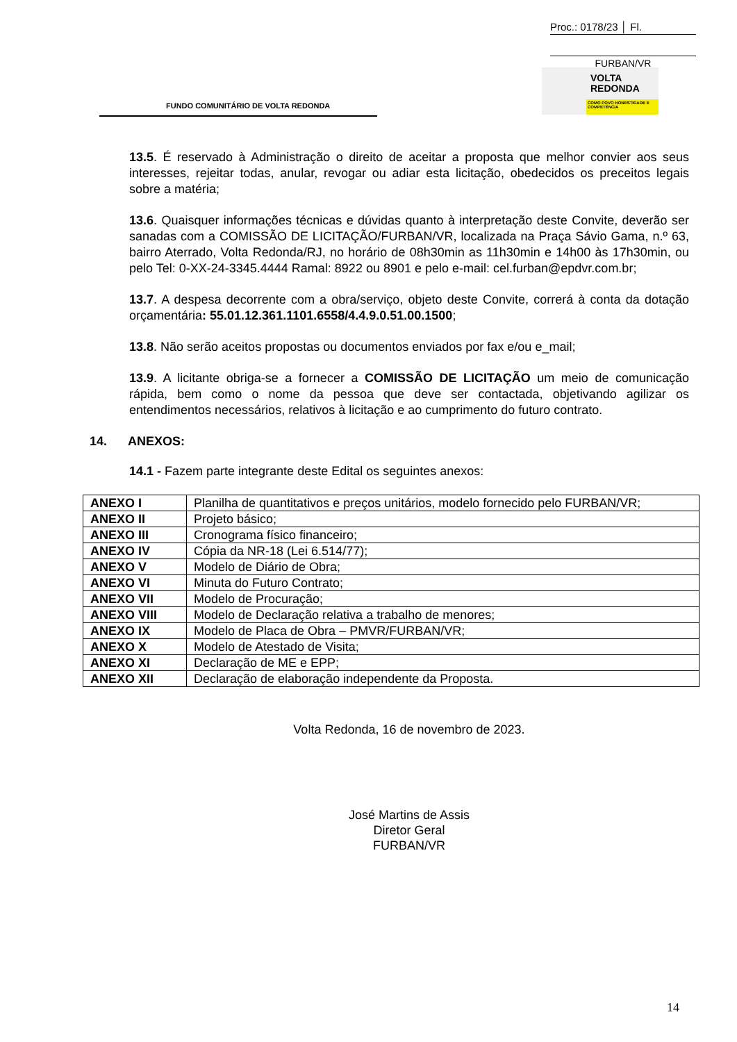Proc.: 0178/23 │ Fl.
FURBAN/VR
FUNDO COMUNITÁRIO DE VOLTA REDONDA
VOLTA
REDONDA
COMO POVO HONESTIDADE E COMPETÊNCIA
13.5. É reservado à Administração o direito de aceitar a proposta que melhor convier aos seus interesses, rejeitar todas, anular, revogar ou adiar esta licitação, obedecidos os preceitos legais sobre a matéria;
13.6. Quaisquer informações técnicas e dúvidas quanto à interpretação deste Convite, deverão ser sanadas com a COMISSÃO DE LICITAÇÃO/FURBAN/VR, localizada na Praça Sávio Gama, n.º 63, bairro Aterrado, Volta Redonda/RJ, no horário de 08h30min as 11h30min e 14h00 às 17h30min, ou pelo Tel: 0-XX-24-3345.4444 Ramal: 8922 ou 8901 e pelo e-mail: cel.furban@epdvr.com.br;
13.7. A despesa decorrente com a obra/serviço, objeto deste Convite, correrá à conta da dotação orçamentária: 55.01.12.361.1101.6558/4.4.9.0.51.00.1500;
13.8. Não serão aceitos propostas ou documentos enviados por fax e/ou e_mail;
13.9. A licitante obriga-se a fornecer a COMISSÃO DE LICITAÇÃO um meio de comunicação rápida, bem como o nome da pessoa que deve ser contactada, objetivando agilizar os entendimentos necessários, relativos à licitação e ao cumprimento do futuro contrato.
14. ANEXOS:
14.1 - Fazem parte integrante deste Edital os seguintes anexos:
| ANEXO I | Planilha de quantitativos e preços unitários, modelo fornecido pelo FURBAN/VR; |
| ANEXO II | Projeto básico; |
| ANEXO III | Cronograma físico financeiro; |
| ANEXO IV | Cópia da NR-18 (Lei 6.514/77); |
| ANEXO V | Modelo de Diário de Obra; |
| ANEXO VI | Minuta do Futuro Contrato; |
| ANEXO VII | Modelo de Procuração; |
| ANEXO VIII | Modelo de Declaração relativa a trabalho de menores; |
| ANEXO IX | Modelo de Placa de Obra – PMVR/FURBAN/VR; |
| ANEXO X | Modelo de Atestado de Visita; |
| ANEXO XI | Declaração de ME e EPP; |
| ANEXO XII | Declaração de elaboração independente da Proposta. |
Volta Redonda, 16 de novembro de 2023.
José Martins de Assis
Diretor Geral
FURBAN/VR
14